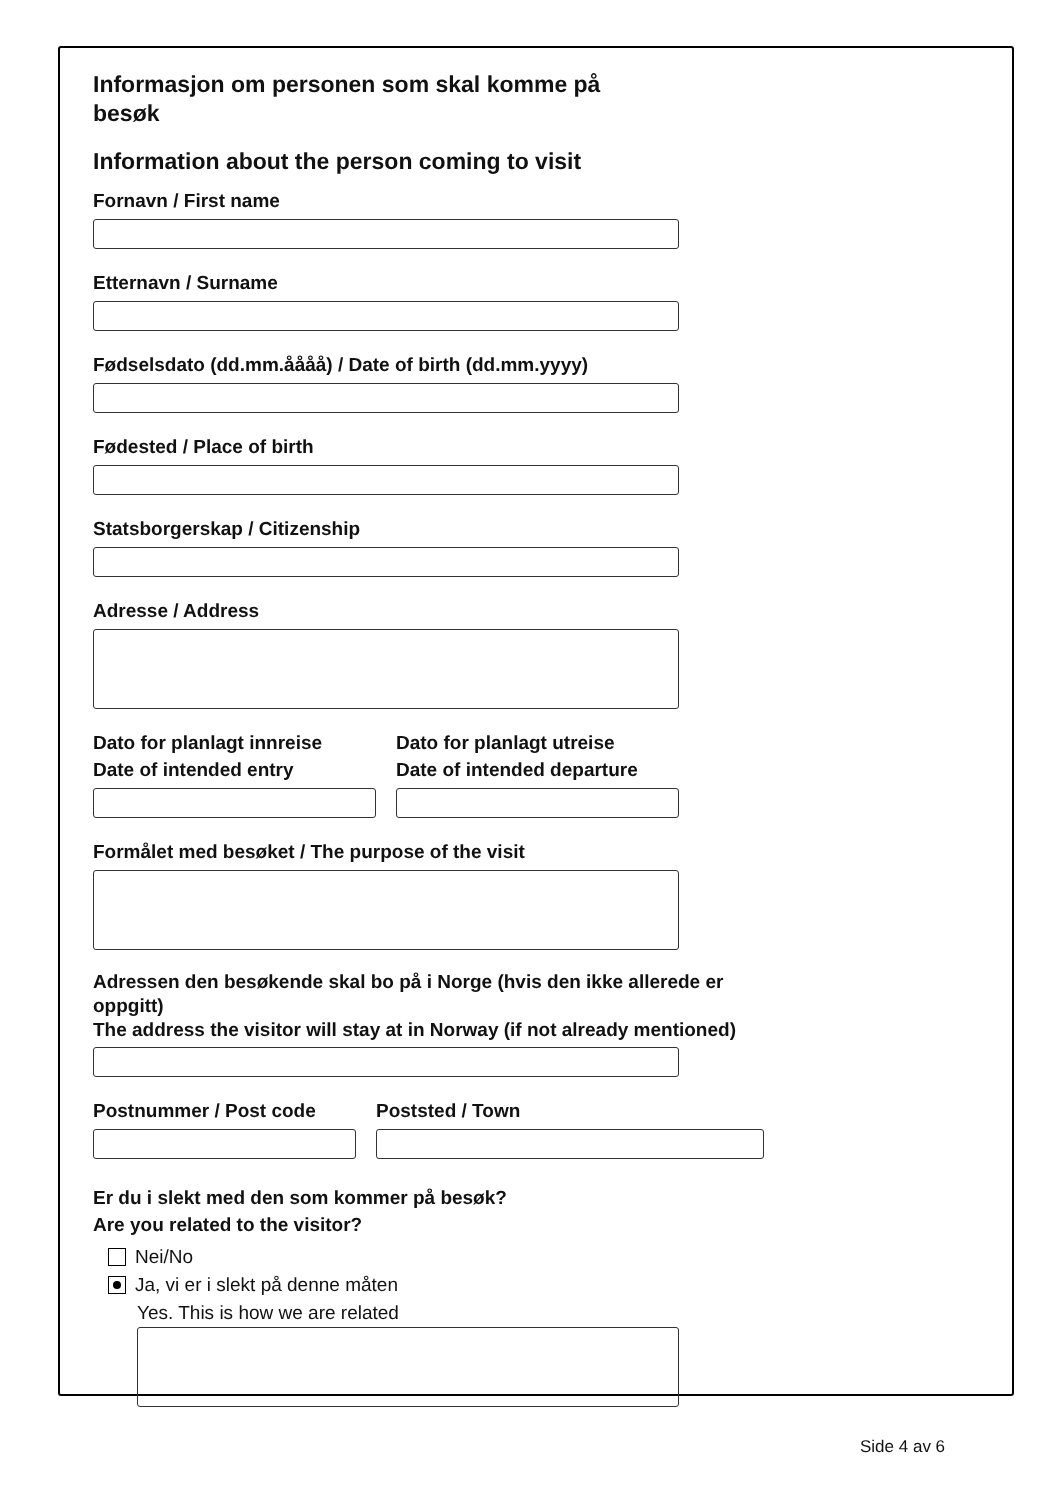Informasjon om personen som skal komme på besøk
Information about the person coming to visit
Fornavn / First name
Etternavn / Surname
Fødselsdato (dd.mm.åååå) / Date of birth (dd.mm.yyyy)
Fødested / Place of birth
Statsborgerskap / Citizenship
Adresse / Address
Dato for planlagt innreise
Date of intended entry
Dato for planlagt utreise
Date of intended departure
Formålet med besøket / The purpose of the visit
Adressen den besøkende skal bo på i Norge (hvis den ikke allerede er oppgitt)
The address the visitor will stay at in Norway (if not already mentioned)
Postnummer / Post code Poststed / Town
Er du i slekt med den som kommer på besøk?
Are you related to the visitor?
Nei/No
Ja, vi er i slekt på denne måten
Yes. This is how we are related
Side 4 av 6